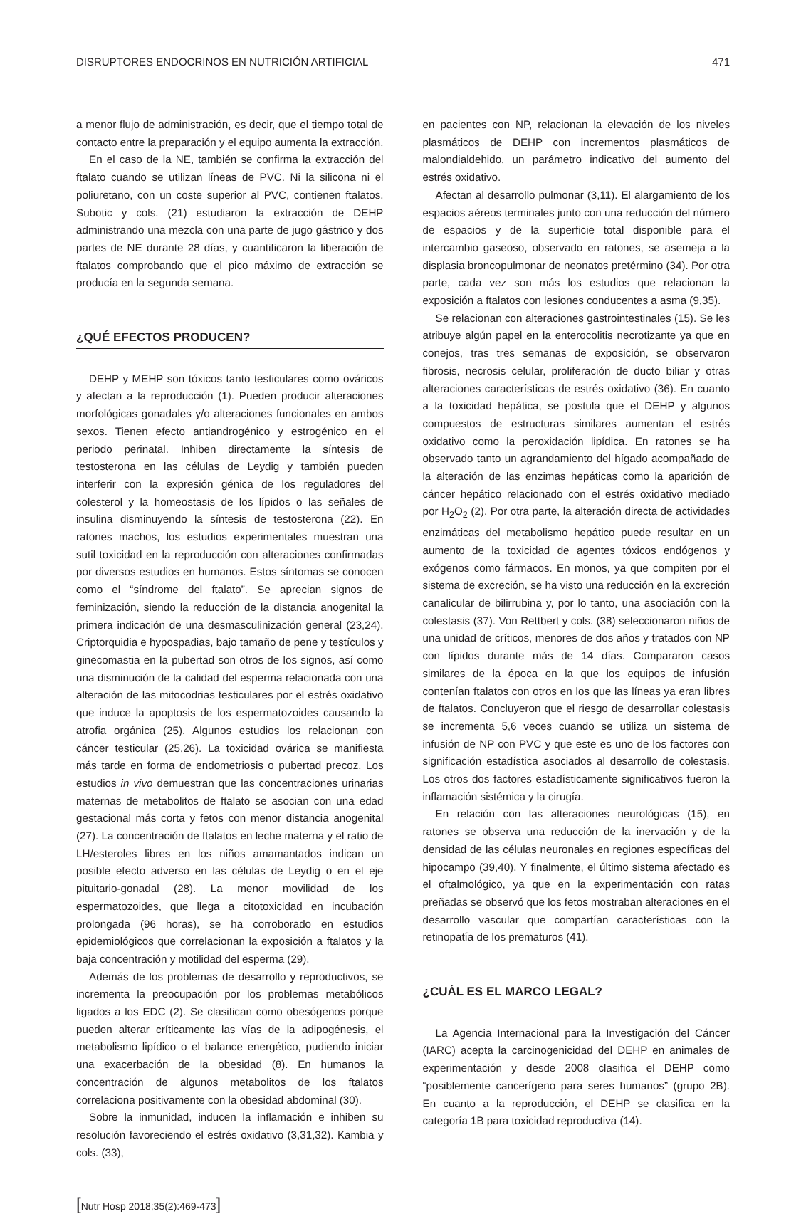DISRUPTORES ENDOCRINOS EN NUTRICIÓN ARTIFICIAL 471
a menor flujo de administración, es decir, que el tiempo total de contacto entre la preparación y el equipo aumenta la extracción.
En el caso de la NE, también se confirma la extracción del ftalato cuando se utilizan líneas de PVC. Ni la silicona ni el poliuretano, con un coste superior al PVC, contienen ftalatos. Subotic y cols. (21) estudiaron la extracción de DEHP administrando una mezcla con una parte de jugo gástrico y dos partes de NE durante 28 días, y cuantificaron la liberación de ftalatos comprobando que el pico máximo de extracción se producía en la segunda semana.
¿QUÉ EFECTOS PRODUCEN?
DEHP y MEHP son tóxicos tanto testiculares como ováricos y afectan a la reproducción (1). Pueden producir alteraciones morfológicas gonadales y/o alteraciones funcionales en ambos sexos. Tienen efecto antiandrogénico y estrogénico en el periodo perinatal. Inhiben directamente la síntesis de testosterona en las células de Leydig y también pueden interferir con la expresión génica de los reguladores del colesterol y la homeostasis de los lípidos o las señales de insulina disminuyendo la síntesis de testosterona (22). En ratones machos, los estudios experimentales muestran una sutil toxicidad en la reproducción con alteraciones confirmadas por diversos estudios en humanos. Estos síntomas se conocen como el “síndrome del ftalato”. Se aprecian signos de feminización, siendo la reducción de la distancia anogenital la primera indicación de una desmasculinización general (23,24). Criptorquidia e hypospadias, bajo tamaño de pene y testículos y ginecomastia en la pubertad son otros de los signos, así como una disminución de la calidad del esperma relacionada con una alteración de las mitocodrias testiculares por el estrés oxidativo que induce la apoptosis de los espermatozoides causando la atrofia orgánica (25). Algunos estudios los relacionan con cáncer testicular (25,26). La toxicidad ovárica se manifiesta más tarde en forma de endometriosis o pubertad precoz. Los estudios in vivo demuestran que las concentraciones urinarias maternas de metabolitos de ftalato se asocian con una edad gestacional más corta y fetos con menor distancia anogenital (27). La concentración de ftalatos en leche materna y el ratio de LH/esteroles libres en los niños amamantados indican un posible efecto adverso en las células de Leydig o en el eje pituitario-gonadal (28). La menor movilidad de los espermatozoides, que llega a citotoxicidad en incubación prolongada (96 horas), se ha corroborado en estudios epidemiológicos que correlacionan la exposición a ftalatos y la baja concentración y motilidad del esperma (29).
Además de los problemas de desarrollo y reproductivos, se incrementa la preocupación por los problemas metabólicos ligados a los EDC (2). Se clasifican como obesógenos porque pueden alterar críticamente las vías de la adipogénesis, el metabolismo lipídico o el balance energético, pudiendo iniciar una exacerbación de la obesidad (8). En humanos la concentración de algunos metabolitos de los ftalatos correlaciona positivamente con la obesidad abdominal (30).
Sobre la inmunidad, inducen la inflamación e inhiben su resolución favoreciendo el estrés oxidativo (3,31,32). Kambia y cols. (33),
en pacientes con NP, relacionan la elevación de los niveles plasmáticos de DEHP con incrementos plasmáticos de malondialdehido, un parámetro indicativo del aumento del estrés oxidativo.
Afectan al desarrollo pulmonar (3,11). El alargamiento de los espacios aéreos terminales junto con una reducción del número de espacios y de la superficie total disponible para el intercambio gaseoso, observado en ratones, se asemeja a la displasia broncopulmonar de neonatos pretérmino (34). Por otra parte, cada vez son más los estudios que relacionan la exposición a ftalatos con lesiones conducentes a asma (9,35).
Se relacionan con alteraciones gastrointestinales (15). Se les atribuye algún papel en la enterocolitis necrotizante ya que en conejos, tras tres semanas de exposición, se observaron fibrosis, necrosis celular, proliferación de ducto biliar y otras alteraciones características de estrés oxidativo (36). En cuanto a la toxicidad hepática, se postula que el DEHP y algunos compuestos de estructuras similares aumentan el estrés oxidativo como la peroxidación lipídica. En ratones se ha observado tanto un agrandamiento del hígado acompañado de la alteración de las enzimas hepáticas como la aparición de cáncer hepático relacionado con el estrés oxidativo mediado por H<sub>2</sub>O<sub>2</sub> (2). Por otra parte, la alteración directa de actividades enzimáticas del metabolismo hepático puede resultar en un aumento de la toxicidad de agentes tóxicos endógenos y exógenos como fármacos. En monos, ya que compiten por el sistema de excreción, se ha visto una reducción en la excreción canalicular de bilirrubina y, por lo tanto, una asociación con la colestasis (37). Von Rettbert y cols. (38) seleccionaron niños de una unidad de críticos, menores de dos años y tratados con NP con lípidos durante más de 14 días. Compararon casos similares de la época en la que los equipos de infusión contenían ftalatos con otros en los que las líneas ya eran libres de ftalatos. Concluyeron que el riesgo de desarrollar colestasis se incrementa 5,6 veces cuando se utiliza un sistema de infusión de NP con PVC y que este es uno de los factores con significación estadística asociados al desarrollo de colestasis. Los otros dos factores estadísticamente significativos fueron la inflamación sistémica y la cirugía.
En relación con las alteraciones neurológicas (15), en ratones se observa una reducción de la inervación y de la densidad de las células neuronales en regiones específicas del hipocampo (39,40). Y finalmente, el último sistema afectado es el oftalmológico, ya que en la experimentación con ratas preñadas se observó que los fetos mostraban alteraciones en el desarrollo vascular que compartían características con la retinopatía de los prematuros (41).
¿CUÁL ES EL MARCO LEGAL?
La Agencia Internacional para la Investigación del Cáncer (IARC) acepta la carcinogenicidad del DEHP en animales de experimentación y desde 2008 clasifica el DEHP como “posiblemente cancerígeno para seres humanos” (grupo 2B). En cuanto a la reproducción, el DEHP se clasifica en la categoría 1B para toxicidad reproductiva (14).
[Nutr Hosp 2018;35(2):469-473]